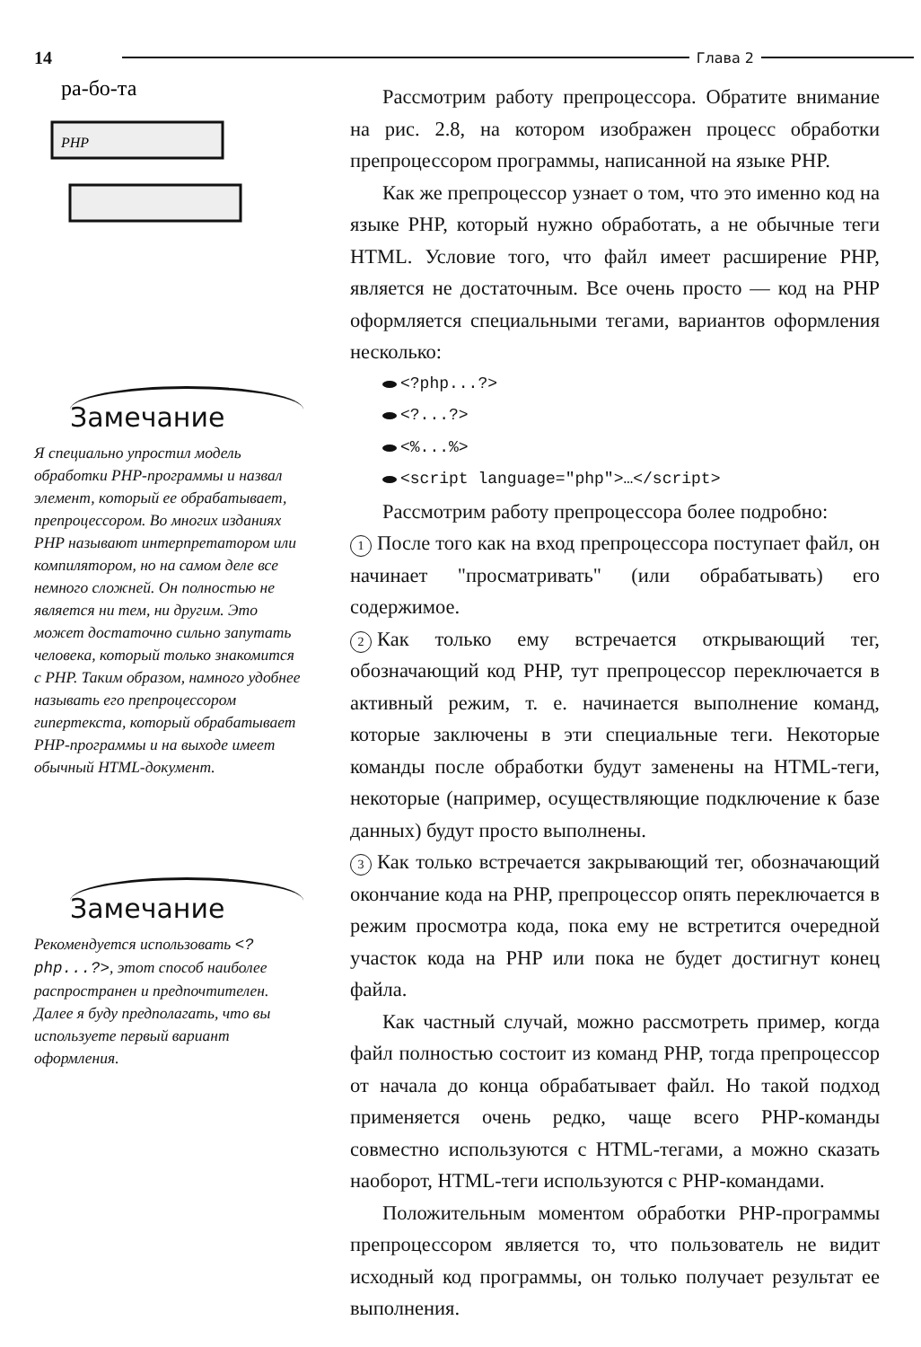14 Глава 2
ра-бо-та
PHP
Замечание
Я специально упростил модель обработки PHP-программы и назвал элемент, который ее обрабатывает, препроцессором. Во многих изданиях PHP называют интерпретатором или компилятором, но на самом деле все немного сложней. Он полностью не является ни тем, ни другим. Это может достаточно сильно запутать человека, который только знакомится с PHP. Таким образом, намного удобнее называть его препроцессором гипертекста, который обрабатывает PHP-программы и на выходе имеет обычный HTML-документ.
Замечание
Рекомендуется использовать <?php...?>, этот способ наиболее распространен и предпочтителен. Далее я буду предполагать, что вы используете первый вариант оформления.
Рассмотрим работу препроцессора. Обратите внимание на рис. 2.8, на котором изображен процесс обработки препроцессором программы, написанной на языке PHP.
Как же препроцессор узнает о том, что это именно код на языке PHP, который нужно обработать, а не обычные теги HTML. Условие того, что файл имеет расширение PHP, является не достаточным. Все очень просто — код на PHP оформляется специальными тегами, вариантов оформления несколько:
<?php...?>
<?...?>
<%...%>
<script language="php">…</script>
Рассмотрим работу препроцессора более подробно:
1 После того как на вход препроцессора поступает файл, он начинает "просматривать" (или обрабатывать) его содержимое.
2 Как только ему встречается открывающий тег, обозначающий код PHP, тут препроцессор переключается в активный режим, т. е. начинается выполнение команд, которые заключены в эти специальные теги. Некоторые команды после обработки будут заменены на HTML-теги, некоторые (например, осуществляющие подключение к базе данных) будут просто выполнены.
3 Как только встречается закрывающий тег, обозначающий окончание кода на PHP, препроцессор опять переключается в режим просмотра кода, пока ему не встретится очередной участок кода на PHP или пока не будет достигнут конец файла.
Как частный случай, можно рассмотреть пример, когда файл полностью состоит из команд PHP, тогда препроцессор от начала до конца обрабатывает файл. Но такой подход применяется очень редко, чаще всего PHP-команды совместно используются с HTML-тегами, а можно сказать наоборот, HTML-теги используются с PHP-командами.
Положительным моментом обработки PHP-программы препроцессором является то, что пользователь не видит исходный код программы, он только получает результат ее выполнения.